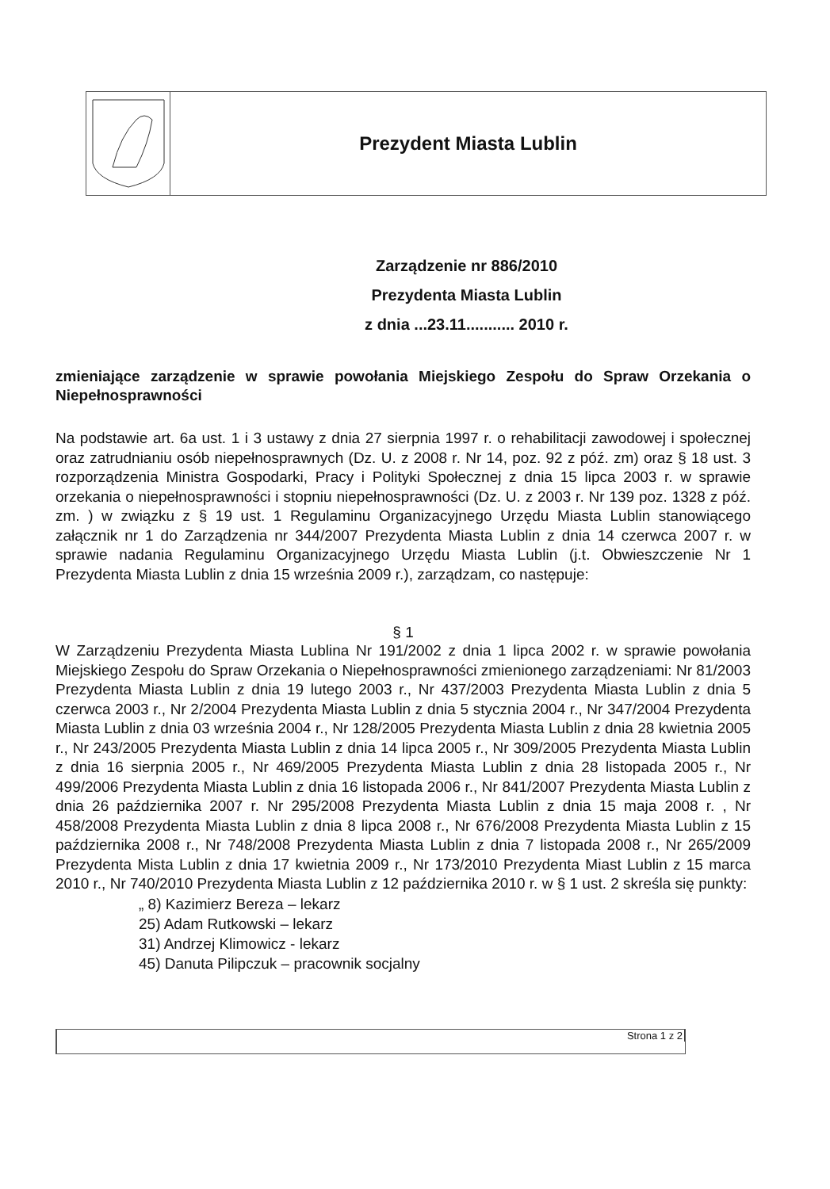Prezydent Miasta Lublin
Zarządzenie nr 886/2010
Prezydenta Miasta Lublin
z dnia ...23.11........... 2010 r.
zmieniające zarządzenie w sprawie powołania Miejskiego Zespołu do Spraw Orzekania o Niepełnosprawności
Na podstawie art. 6a ust. 1 i 3 ustawy z dnia 27 sierpnia 1997 r. o rehabilitacji zawodowej i społecznej oraz zatrudnianiu osób niepełnosprawnych (Dz. U. z 2008 r. Nr 14, poz. 92 z póź. zm) oraz § 18 ust. 3 rozporządzenia Ministra Gospodarki, Pracy i Polityki Społecznej z dnia 15 lipca 2003 r. w sprawie orzekania o niepełnosprawności i stopniu niepełnosprawności (Dz. U. z 2003 r. Nr 139 poz. 1328 z póź. zm. ) w związku z § 19 ust. 1 Regulaminu Organizacyjnego Urzędu Miasta Lublin stanowiącego załącznik nr 1 do Zarządzenia nr 344/2007 Prezydenta Miasta Lublin z dnia 14 czerwca 2007 r. w sprawie nadania Regulaminu Organizacyjnego Urzędu Miasta Lublin (j.t. Obwieszczenie Nr 1 Prezydenta Miasta Lublin z dnia 15 września 2009 r.), zarządzam, co następuje:
§ 1
W Zarządzeniu Prezydenta Miasta Lublina Nr 191/2002 z dnia 1 lipca 2002 r. w sprawie powołania Miejskiego Zespołu do Spraw Orzekania o Niepełnosprawności zmienionego zarządzeniami: Nr 81/2003 Prezydenta Miasta Lublin z dnia 19 lutego 2003 r., Nr 437/2003 Prezydenta Miasta Lublin z dnia 5 czerwca 2003 r., Nr 2/2004 Prezydenta Miasta Lublin z dnia 5 stycznia 2004 r., Nr 347/2004 Prezydenta Miasta Lublin z dnia 03 września 2004 r., Nr 128/2005 Prezydenta Miasta Lublin z dnia 28 kwietnia 2005 r., Nr 243/2005 Prezydenta Miasta Lublin z dnia 14 lipca 2005 r., Nr 309/2005 Prezydenta Miasta Lublin z dnia 16 sierpnia 2005 r., Nr 469/2005 Prezydenta Miasta Lublin z dnia 28 listopada 2005 r., Nr 499/2006 Prezydenta Miasta Lublin z dnia 16 listopada 2006 r., Nr 841/2007 Prezydenta Miasta Lublin z dnia 26 października 2007 r. Nr 295/2008 Prezydenta Miasta Lublin z dnia 15 maja 2008 r. , Nr 458/2008 Prezydenta Miasta Lublin z dnia 8 lipca 2008 r., Nr 676/2008 Prezydenta Miasta Lublin z 15 października 2008 r., Nr 748/2008 Prezydenta Miasta Lublin z dnia 7 listopada 2008 r., Nr 265/2009 Prezydenta Mista Lublin z dnia 17 kwietnia 2009 r., Nr 173/2010 Prezydenta Miast Lublin z 15 marca 2010 r., Nr 740/2010 Prezydenta Miasta Lublin z 12 października 2010 r. w § 1 ust. 2 skreśla się punkty:
„ 8) Kazimierz Bereza – lekarz
25) Adam Rutkowski – lekarz
31) Andrzej Klimowicz - lekarz
45) Danuta Pilipczuk – pracownik socjalny
Strona 1 z 2